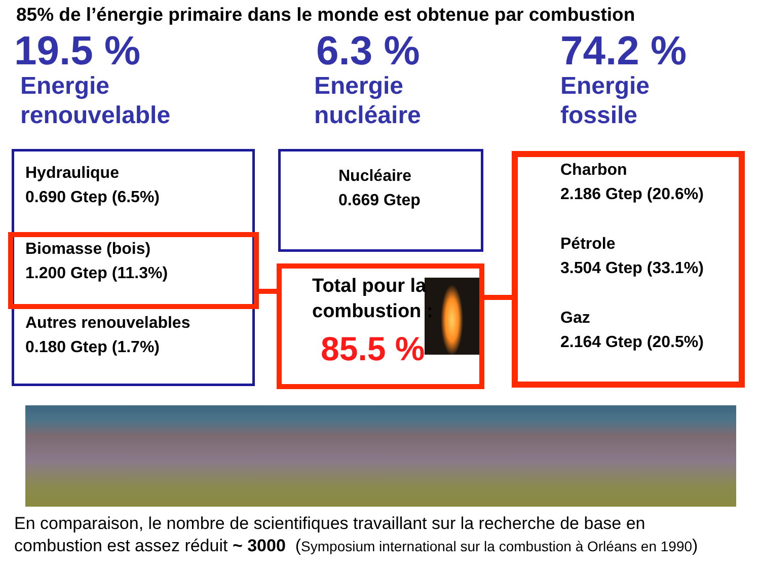85% de l’énergie primaire dans le monde est obtenue par combustion
19.5 %
Energie
renouvelable
Hydraulique
0.690 Gtep (6.5%)
Biomasse (bois)
1.200 Gtep (11.3%)
Autres renouvelables
0.180 Gtep (1.7%)
6.3 %
Energie
nucléaire
Nucléaire
0.669 Gtep
Total pour la combustion :
85.5 %
74.2 %
Energie
fossile
Charbon
2.186 Gtep (20.6%)
Pétrole
3.504 Gtep (33.1%)
Gaz
2.164 Gtep (20.5%)
En comparaison, le nombre de scientifiques travaillant sur la recherche de base en
combustion est assez réduit ~ 3000 (Symposium international sur la combustion à Orléans en 1990)